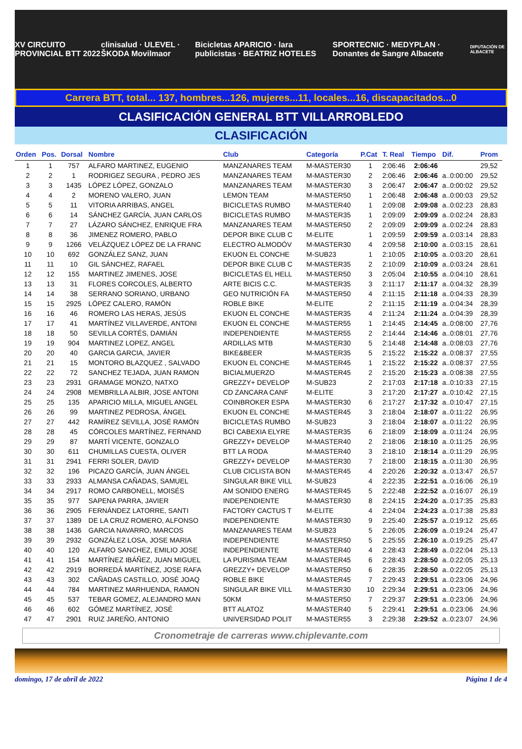XV CIRCUITO PROVINCIAL BTT 2022 clinisalud · ULEVEL · ŠKODA Movilmaor Bicicletas APARICIO · lara publicistas · BEATRIZ HOTELES SPORTECNIC · MEDYPLAN · Donantes de Sangre Albacete DIPUTACIÓN DE ALBACETE
Carrera BTT, total... 137, hombres...126, mujeres...11, locales...16, discapacitados...0
CLASIFICACIÓN GENERAL BTT VILLARROBLEDO
CLASIFICACIÓN
| Orden | Pos. | Dorsal | Nombre | Club | Categoría | P.Cat | T. Real | Tiempo | Dif. | Prom |
| --- | --- | --- | --- | --- | --- | --- | --- | --- | --- | --- |
| 1 | 1 | 757 | ALFARO MARTINEZ, EUGENIO | MANZANARES TEAM | M-MASTER30 | 1 | 2:06:46 | 2:06:46 | | 29,52 |
| 2 | 2 | 1 | RODRIGEZ SEGURA , PEDRO JES | MANZANARES TEAM | M-MASTER30 | 2 | 2:06:46 | 2:06:46 | a..0:00:00 | 29,52 |
| 3 | 3 | 1435 | LÓPEZ LÓPEZ, GONZALO | MANZANARES TEAM | M-MASTER30 | 3 | 2:06:47 | 2:06:47 | a..0:00:02 | 29,52 |
| 4 | 4 | 2 | MORENO VALERO, JUAN | LEMON TEAM | M-MASTER50 | 1 | 2:06:48 | 2:06:48 | a..0:00:03 | 29,52 |
| 5 | 5 | 11 | VITORIA ARRIBAS, ANGEL | BICICLETAS RUMBO | M-MASTER40 | 1 | 2:09:08 | 2:09:08 | a..0:02:23 | 28,83 |
| 6 | 6 | 14 | SÁNCHEZ GARCÍA, JUAN CARLOS | BICICLETAS RUMBO | M-MASTER35 | 1 | 2:09:09 | 2:09:09 | a..0:02:24 | 28,83 |
| 7 | 7 | 27 | LÁZARO SÁNCHEZ, ENRIQUE FRA | MANZANARES TEAM | M-MASTER50 | 2 | 2:09:09 | 2:09:09 | a..0:02:24 | 28,83 |
| 8 | 8 | 36 | JIMENEZ ROMERO, PABLO | DEPOR BIKE CLUB C | M-ELITE | 1 | 2:09:59 | 2:09:59 | a..0:03:14 | 28,83 |
| 9 | 9 | 1266 | VELÁZQUEZ LÓPEZ DE LA FRANC | ELECTRO ALMODÓV | M-MASTER30 | 4 | 2:09:58 | 2:10:00 | a..0:03:15 | 28,61 |
| 10 | 10 | 692 | GONZÁLEZ SANZ, JUAN | EKUON EL CONCHE | M-SUB23 | 1 | 2:10:05 | 2:10:05 | a..0:03:20 | 28,61 |
| 11 | 11 | 10 | GIL SÁNCHEZ, RAFAEL | DEPOR BIKE CLUB C | M-MASTER35 | 2 | 2:10:09 | 2:10:09 | a..0:03:24 | 28,61 |
| 12 | 12 | 155 | MARTINEZ JIMENES, JOSE | BICICLETAS EL HELL | M-MASTER50 | 3 | 2:05:04 | 2:10:55 | a..0:04:10 | 28,61 |
| 13 | 13 | 31 | FLORES CORCOLES, ALBERTO | ARTE BICIS C.C. | M-MASTER35 | 3 | 2:11:17 | 2:11:17 | a..0:04:32 | 28,39 |
| 14 | 14 | 38 | SERRANO SORIANO, URBANO | GEO NUTRICIÓN FA | M-MASTER50 | 4 | 2:11:15 | 2:11:18 | a..0:04:33 | 28,39 |
| 15 | 15 | 2925 | LÓPEZ CALERO, RAMÓN | ROBLE BIKE | M-ELITE | 2 | 2:11:15 | 2:11:19 | a..0:04:34 | 28,39 |
| 16 | 16 | 46 | ROMERO LAS HERAS, JESÚS | EKUON EL CONCHE | M-MASTER35 | 4 | 2:11:24 | 2:11:24 | a..0:04:39 | 28,39 |
| 17 | 17 | 41 | MARTÍNEZ VILLAVERDE, ANTONI | EKUON EL CONCHE | M-MASTER55 | 1 | 2:14:45 | 2:14:45 | a..0:08:00 | 27,76 |
| 18 | 18 | 50 | SEVILLA CORTÉS, DAMIÁN | INDEPENDIENTE | M-MASTER55 | 2 | 2:14:44 | 2:14:46 | a..0:08:01 | 27,76 |
| 19 | 19 | 904 | MARTINEZ LOPEZ, ANGEL | ARDILLAS MTB | M-MASTER30 | 5 | 2:14:48 | 2:14:48 | a..0:08:03 | 27,76 |
| 20 | 20 | 40 | GARCIA GARCIA, JAVIER | BIKE&BEER | M-MASTER35 | 5 | 2:15:22 | 2:15:22 | a..0:08:37 | 27,55 |
| 21 | 21 | 15 | MONTORO BLAZQUEZ , SALVADO | EKUON EL CONCHE | M-MASTER45 | 1 | 2:15:22 | 2:15:22 | a..0:08:37 | 27,55 |
| 22 | 22 | 72 | SANCHEZ TEJADA, JUAN RAMON | BICIALMUERZO | M-MASTER45 | 2 | 2:15:20 | 2:15:23 | a..0:08:38 | 27,55 |
| 23 | 23 | 2931 | GRAMAGE MONZO, NATXO | GREZZY+ DEVELOP | M-SUB23 | 2 | 2:17:03 | 2:17:18 | a..0:10:33 | 27,15 |
| 24 | 24 | 2908 | MEMBRILLA ALBIR, JOSE ANTONI | CD ZANCARA CANF | M-ELITE | 3 | 2:17:20 | 2:17:27 | a..0:10:42 | 27,15 |
| 25 | 25 | 135 | APARICIO MILLA, MIGUEL ANGEL | COINBROKER ESPA | M-MASTER30 | 6 | 2:17:27 | 2:17:32 | a..0:10:47 | 27,15 |
| 26 | 26 | 99 | MARTINEZ PEDROSA, ÁNGEL | EKUON EL CONCHE | M-MASTER45 | 3 | 2:18:04 | 2:18:07 | a..0:11:22 | 26,95 |
| 27 | 27 | 442 | RAMÍREZ SEVILLA, JOSÉ RAMÓN | BICICLETAS RUMBO | M-SUB23 | 3 | 2:18:04 | 2:18:07 | a..0:11:22 | 26,95 |
| 28 | 28 | 45 | CÓRCOLES MARTÍNEZ, FERNAND | BCI CABEXIA ELYRE | M-MASTER35 | 6 | 2:18:09 | 2:18:09 | a..0:11:24 | 26,95 |
| 29 | 29 | 87 | MARTÍ VICENTE, GONZALO | GREZZY+ DEVELOP | M-MASTER40 | 2 | 2:18:06 | 2:18:10 | a..0:11:25 | 26,95 |
| 30 | 30 | 611 | CHUMILLAS CUESTA, OLIVER | BTT LA RODA | M-MASTER40 | 3 | 2:18:10 | 2:18:14 | a..0:11:29 | 26,95 |
| 31 | 31 | 2941 | FERRI SOLER, DAVID | GREZZY+ DEVELOP | M-MASTER30 | 7 | 2:18:00 | 2:18:15 | a..0:11:30 | 26,95 |
| 32 | 32 | 196 | PICAZO GARCÍA, JUAN ÁNGEL | CLUB CICLISTA BON | M-MASTER45 | 4 | 2:20:26 | 2:20:32 | a..0:13:47 | 26,57 |
| 33 | 33 | 2933 | ALMANSA CAÑADAS, SAMUEL | SINGULAR BIKE VILL | M-SUB23 | 4 | 2:22:35 | 2:22:51 | a..0:16:06 | 26,19 |
| 34 | 34 | 2917 | ROMO CARBONELL, MOISÉS | AM SONIDO ENERG | M-MASTER45 | 5 | 2:22:48 | 2:22:52 | a..0:16:07 | 26,19 |
| 35 | 35 | 977 | SAPENA PARRA, JAVIER | INDEPENDIENTE | M-MASTER30 | 8 | 2:24:15 | 2:24:20 | a..0:17:35 | 25,83 |
| 36 | 36 | 2905 | FERNÁNDEZ LATORRE, SANTI | FACTORY CACTUS T | M-ELITE | 4 | 2:24:04 | 2:24:23 | a..0:17:38 | 25,83 |
| 37 | 37 | 1389 | DE LA CRUZ ROMERO, ALFONSO | INDEPENDIENTE | M-MASTER30 | 9 | 2:25:40 | 2:25:57 | a..0:19:12 | 25,65 |
| 38 | 38 | 1436 | GARCIA NAVARRO, MARCOS | MANZANARES TEAM | M-SUB23 | 5 | 2:26:05 | 2:26:09 | a..0:19:24 | 25,47 |
| 39 | 39 | 2932 | GONZÁLEZ LOSA, JOSE MARIA | INDEPENDIENTE | M-MASTER50 | 5 | 2:25:55 | 2:26:10 | a..0:19:25 | 25,47 |
| 40 | 40 | 120 | ALFARO SANCHEZ, EMILIO JOSE | INDEPENDIENTE | M-MASTER40 | 4 | 2:28:43 | 2:28:49 | a..0:22:04 | 25,13 |
| 41 | 41 | 154 | MARTÍNEZ IBÁÑEZ, JUAN MIGUEL | LA PURISIMA TEAM | M-MASTER45 | 6 | 2:28:43 | 2:28:50 | a..0:22:05 | 25,13 |
| 42 | 42 | 2919 | BORREDÁ MARTÍNEZ, JOSE RAFA | GREZZY+ DEVELOP | M-MASTER50 | 6 | 2:28:35 | 2:28:50 | a..0:22:05 | 25,13 |
| 43 | 43 | 302 | CAÑADAS CASTILLO, JOSÉ JOAQ | ROBLE BIKE | M-MASTER45 | 7 | 2:29:43 | 2:29:51 | a..0:23:06 | 24,96 |
| 44 | 44 | 784 | MARTINEZ MARHUENDA, RAMON | SINGULAR BIKE VILL | M-MASTER30 | 10 | 2:29:34 | 2:29:51 | a..0:23:06 | 24,96 |
| 45 | 45 | 537 | TEBAR GOMEZ, ALEJANDRO MAN | 50KM | M-MASTER50 | 7 | 2:29:37 | 2:29:51 | a..0:23:06 | 24,96 |
| 46 | 46 | 602 | GÓMEZ MARTÍNEZ, JOSÉ | BTT ALATOZ | M-MASTER40 | 5 | 2:29:41 | 2:29:51 | a..0:23:06 | 24,96 |
| 47 | 47 | 2901 | RUIZ JAREÑO, ANTONIO | UNIVERSIDAD POLIT | M-MASTER55 | 3 | 2:29:38 | 2:29:52 | a..0:23:07 | 24,96 |
Cronometraje de carreras www.chiplevante.com
domingo, 17 de abril de 2022 Página 1 de 4